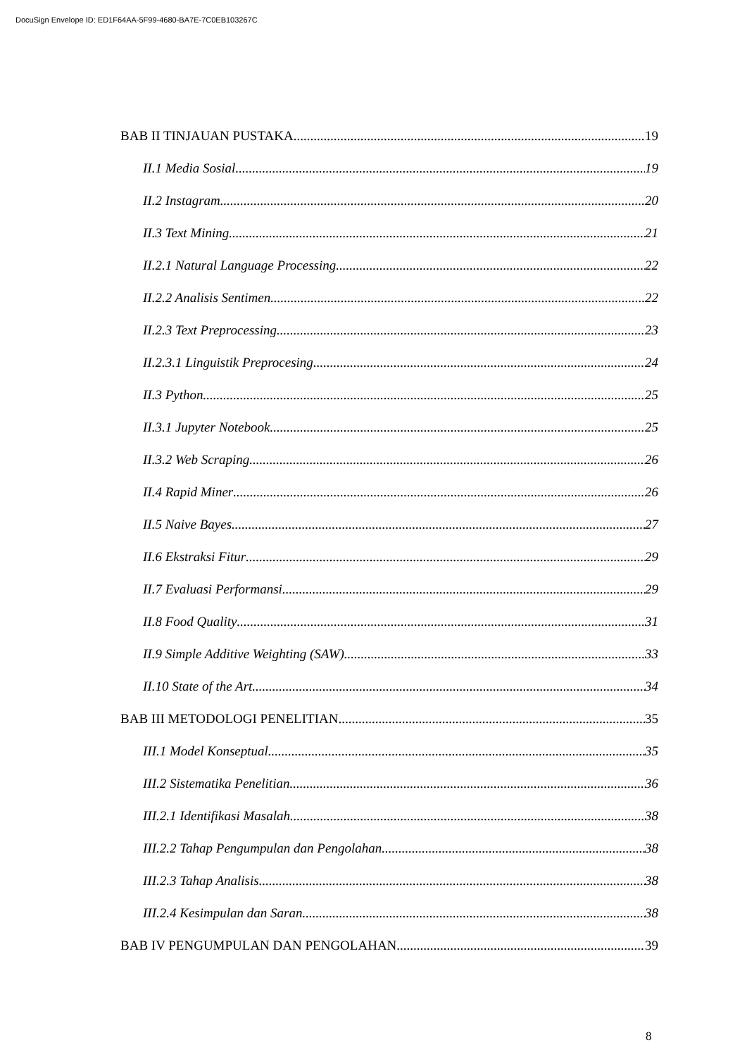DocuSign Envelope ID: ED1F64AA-5F99-4680-BA7E-7C0EB103267C
BAB II TINJAUAN PUSTAKA 19
II.1 Media Sosial 19
II.2 Instagram 20
II.3 Text Mining 21
II.2.1 Natural Language Processing 22
II.2.2 Analisis Sentimen 22
II.2.3 Text Preprocessing 23
II.2.3.1 Linguistik Preprocesing 24
II.3 Python 25
II.3.1 Jupyter Notebook 25
II.3.2 Web Scraping 26
II.4 Rapid Miner 26
II.5 Naive Bayes 27
II.6 Ekstraksi Fitur 29
II.7 Evaluasi Performansi 29
II.8 Food Quality 31
II.9 Simple Additive Weighting (SAW) 33
II.10 State of the Art 34
BAB III METODOLOGI PENELITIAN 35
III.1 Model Konseptual 35
III.2 Sistematika Penelitian 36
III.2.1 Identifikasi Masalah 38
III.2.2 Tahap Pengumpulan dan Pengolahan 38
III.2.3 Tahap Analisis 38
III.2.4 Kesimpulan dan Saran 38
BAB IV PENGUMPULAN DAN PENGOLAHAN 39
8